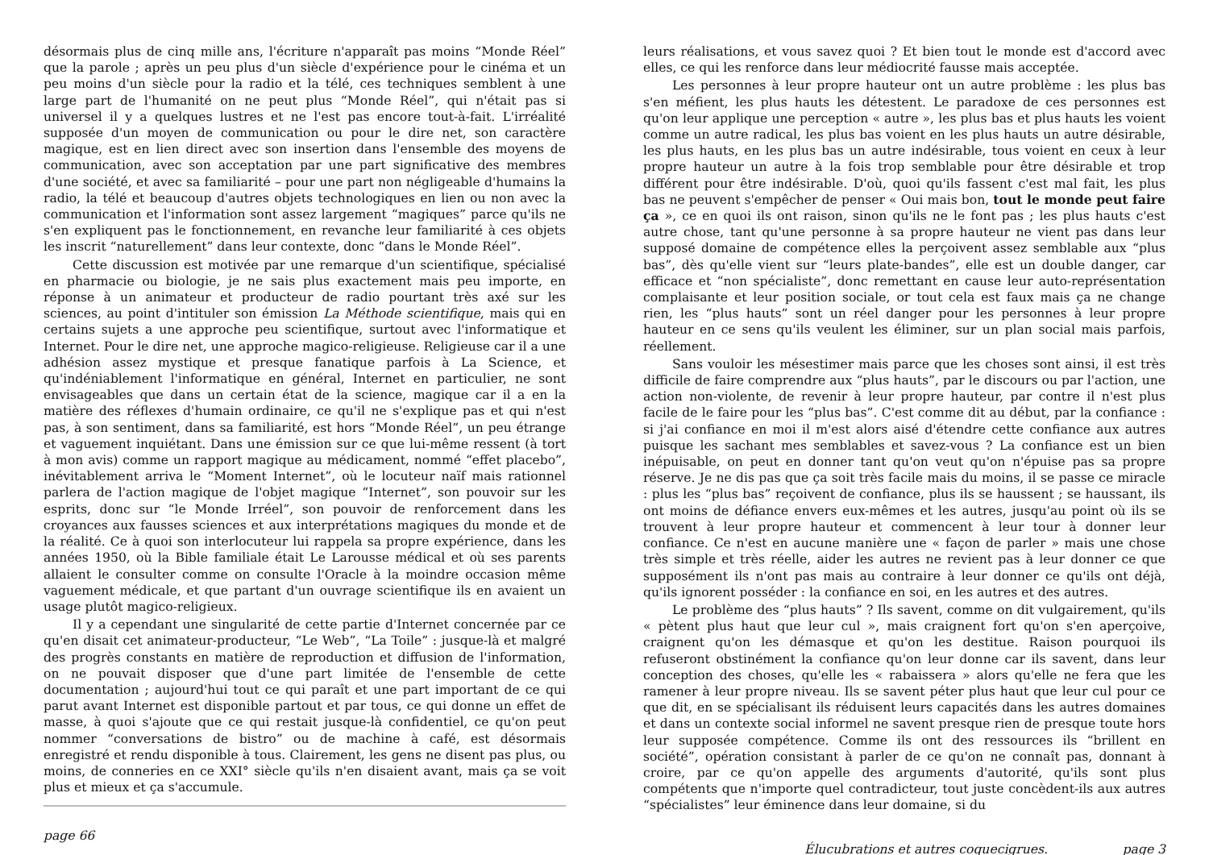désormais plus de cinq mille ans, l'écriture n'apparaît pas moins “Monde Réel” que la parole ; après un peu plus d'un siècle d'expérience pour le cinéma et un peu moins d'un siècle pour la radio et la télé, ces techniques semblent à une large part de l'humanité on ne peut plus “Monde Réel”, qui n'était pas si universel il y a quelques lustres et ne l'est pas encore tout-à-fait. L'irréalité supposée d'un moyen de communication ou pour le dire net, son caractère magique, est en lien direct avec son insertion dans l'ensemble des moyens de communication, avec son acceptation par une part significative des membres d'une société, et avec sa familiarité – pour une part non négligeable d'humains la radio, la télé et beaucoup d'autres objets technologiques en lien ou non avec la communication et l'information sont assez largement “magiques” parce qu'ils ne s'en expliquent pas le fonctionnement, en revanche leur familiarité à ces objets les inscrit “naturellement” dans leur contexte, donc “dans le Monde Réel”.
Cette discussion est motivée par une remarque d'un scientifique, spécialisé en pharmacie ou biologie, je ne sais plus exactement mais peu importe, en réponse à un animateur et producteur de radio pourtant très axé sur les sciences, au point d'intituler son émission La Méthode scientifique, mais qui en certains sujets a une approche peu scientifique, surtout avec l'informatique et Internet. Pour le dire net, une approche magico-religieuse. Religieuse car il a une adhésion assez mystique et presque fanatique parfois à La Science, et qu'indéniablement l'informatique en général, Internet en particulier, ne sont envisageables que dans un certain état de la science, magique car il a en la matière des réflexes d'humain ordinaire, ce qu'il ne s'explique pas et qui n'est pas, à son sentiment, dans sa familiarité, est hors “Monde Réel”, un peu étrange et vaguement inquiétant. Dans une émission sur ce que lui-même ressent (à tort à mon avis) comme un rapport magique au médicament, nommé “effet placebo”, inévitablement arriva le “Moment Internet”, où le locuteur naïf mais rationnel parlera de l'action magique de l'objet magique “Internet”, son pouvoir sur les esprits, donc sur “le Monde Irréel”, son pouvoir de renforcement dans les croyances aux fausses sciences et aux interprétations magiques du monde et de la réalité. Ce à quoi son interlocuteur lui rappela sa propre expérience, dans les années 1950, où la Bible familiale était Le Larousse médical et où ses parents allaient le consulter comme on consulte l'Oracle à la moindre occasion même vaguement médicale, et que partant d'un ouvrage scientifique ils en avaient un usage plutôt magico-religieux.
Il y a cependant une singularité de cette partie d'Internet concernée par ce qu'en disait cet animateur-producteur, “Le Web”, “La Toile” : jusque-là et malgré des progrès constants en matière de reproduction et diffusion de l'information, on ne pouvait disposer que d'une part limitée de l'ensemble de cette documentation ; aujourd'hui tout ce qui paraît et une part important de ce qui parut avant Internet est disponible partout et par tous, ce qui donne un effet de masse, à quoi s'ajoute que ce qui restait jusque-là confidentiel, ce qu'on peut nommer “conversations de bistro” ou de machine à café, est désormais enregistré et rendu disponible à tous. Clairement, les gens ne disent pas plus, ou moins, de conneries en ce XXI° siècle qu'ils n'en disaient avant, mais ça se voit plus et mieux et ça s'accumule.
page 66
leurs réalisations, et vous savez quoi ? Et bien tout le monde est d'accord avec elles, ce qui les renforce dans leur médiocrité fausse mais acceptée.
Les personnes à leur propre hauteur ont un autre problème : les plus bas s'en méfient, les plus hauts les détestent. Le paradoxe de ces personnes est qu'on leur applique une perception « autre », les plus bas et plus hauts les voient comme un autre radical, les plus bas voient en les plus hauts un autre désirable, les plus hauts, en les plus bas un autre indésirable, tous voient en ceux à leur propre hauteur un autre à la fois trop semblable pour être désirable et trop différent pour être indésirable. D'où, quoi qu'ils fassent c'est mal fait, les plus bas ne peuvent s'empêcher de penser « Oui mais bon, tout le monde peut faire ça », ce en quoi ils ont raison, sinon qu'ils ne le font pas ; les plus hauts c'est autre chose, tant qu'une personne à sa propre hauteur ne vient pas dans leur supposé domaine de compétence elles la perçoivent assez semblable aux “plus bas”, dès qu'elle vient sur “leurs plate-bandes”, elle est un double danger, car efficace et “non spécialiste”, donc remettant en cause leur auto-représentation complaisante et leur position sociale, or tout cela est faux mais ça ne change rien, les “plus hauts” sont un réel danger pour les personnes à leur propre hauteur en ce sens qu'ils veulent les éliminer, sur un plan social mais parfois, réellement.
Sans vouloir les mésestimer mais parce que les choses sont ainsi, il est très difficile de faire comprendre aux “plus hauts”, par le discours ou par l'action, une action non-violente, de revenir à leur propre hauteur, par contre il n'est plus facile de le faire pour les “plus bas”. C'est comme dit au début, par la confiance : si j'ai confiance en moi il m'est alors aisé d'étendre cette confiance aux autres puisque les sachant mes semblables et savez-vous ? La confiance est un bien inépuisable, on peut en donner tant qu'on veut qu'on n'épuise pas sa propre réserve. Je ne dis pas que ça soit très facile mais du moins, il se passe ce miracle : plus les “plus bas” reçoivent de confiance, plus ils se haussent ; se haussant, ils ont moins de défiance envers eux-mêmes et les autres, jusqu'au point où ils se trouvent à leur propre hauteur et commencent à leur tour à donner leur confiance. Ce n'est en aucune manière une « façon de parler » mais une chose très simple et très réelle, aider les autres ne revient pas à leur donner ce que supposément ils n'ont pas mais au contraire à leur donner ce qu'ils ont déjà, qu'ils ignorent posséder : la confiance en soi, en les autres et des autres.
Le problème des “plus hauts” ? Ils savent, comme on dit vulgairement, qu'ils « pètent plus haut que leur cul », mais craignent fort qu'on s'en aperçoive, craignent qu'on les démasque et qu'on les destitue. Raison pourquoi ils refuseront obstinément la confiance qu'on leur donne car ils savent, dans leur conception des choses, qu'elle les « rabaissera » alors qu'elle ne fera que les ramener à leur propre niveau. Ils se savent péter plus haut que leur cul pour ce que dit, en se spécialisant ils réduisent leurs capacités dans les autres domaines et dans un contexte social informel ne savent presque rien de presque toute hors leur supposée compétence. Comme ils ont des ressources ils “brillent en société”, opération consistant à parler de ce qu'on ne connaît pas, donnant à croire, par ce qu'on appelle des arguments d'autorité, qu'ils sont plus compétents que n'importe quel contradicteur, tout juste concèdent-ils aux autres “spécialistes” leur éminence dans leur domaine, si du
Élucubrations et autres coquecigrues. page 3